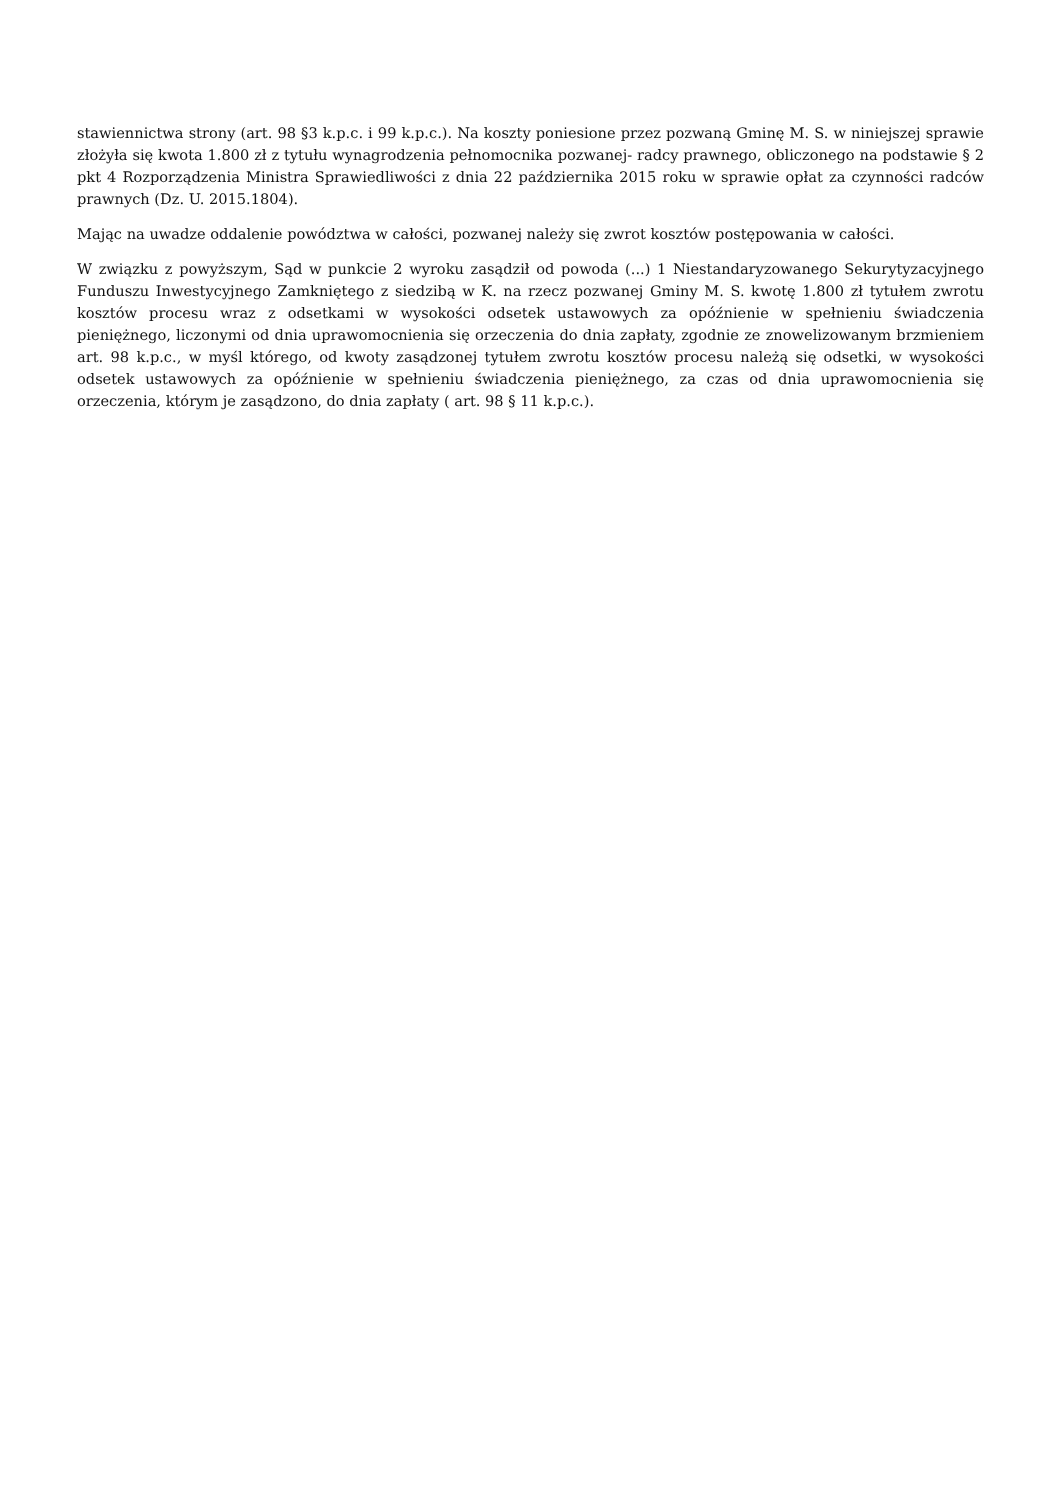stawiennictwa strony (art. 98 §3 k.p.c. i 99 k.p.c.). Na koszty poniesione przez pozwaną Gminę M. S. w niniejszej sprawie złożyła się kwota 1.800 zł z tytułu wynagrodzenia pełnomocnika pozwanej- radcy prawnego, obliczonego na podstawie § 2 pkt 4 Rozporządzenia Ministra Sprawiedliwości z dnia 22 października 2015 roku w sprawie opłat za czynności radców prawnych (Dz. U. 2015.1804).
Mając na uwadze oddalenie powództwa w całości, pozwanej należy się zwrot kosztów postępowania w całości.
W związku z powyższym, Sąd w punkcie 2 wyroku zasądził od powoda (...) 1 Niestandaryzowanego Sekurytyzacyjnego Funduszu Inwestycyjnego Zamkniętego z siedzibą w K. na rzecz pozwanej Gminy M. S. kwotę 1.800 zł tytułem zwrotu kosztów procesu wraz z odsetkami w wysokości odsetek ustawowych za opóźnienie w spełnieniu świadczenia pieniężnego, liczonymi od dnia uprawomocnienia się orzeczenia do dnia zapłaty, zgodnie ze znowelizowanym brzmieniem art. 98 k.p.c., w myśl którego, od kwoty zasądzonej tytułem zwrotu kosztów procesu należą się odsetki, w wysokości odsetek ustawowych za opóźnienie w spełnieniu świadczenia pieniężnego, za czas od dnia uprawomocnienia się orzeczenia, którym je zasądzono, do dnia zapłaty ( art. 98 § 11 k.p.c.).